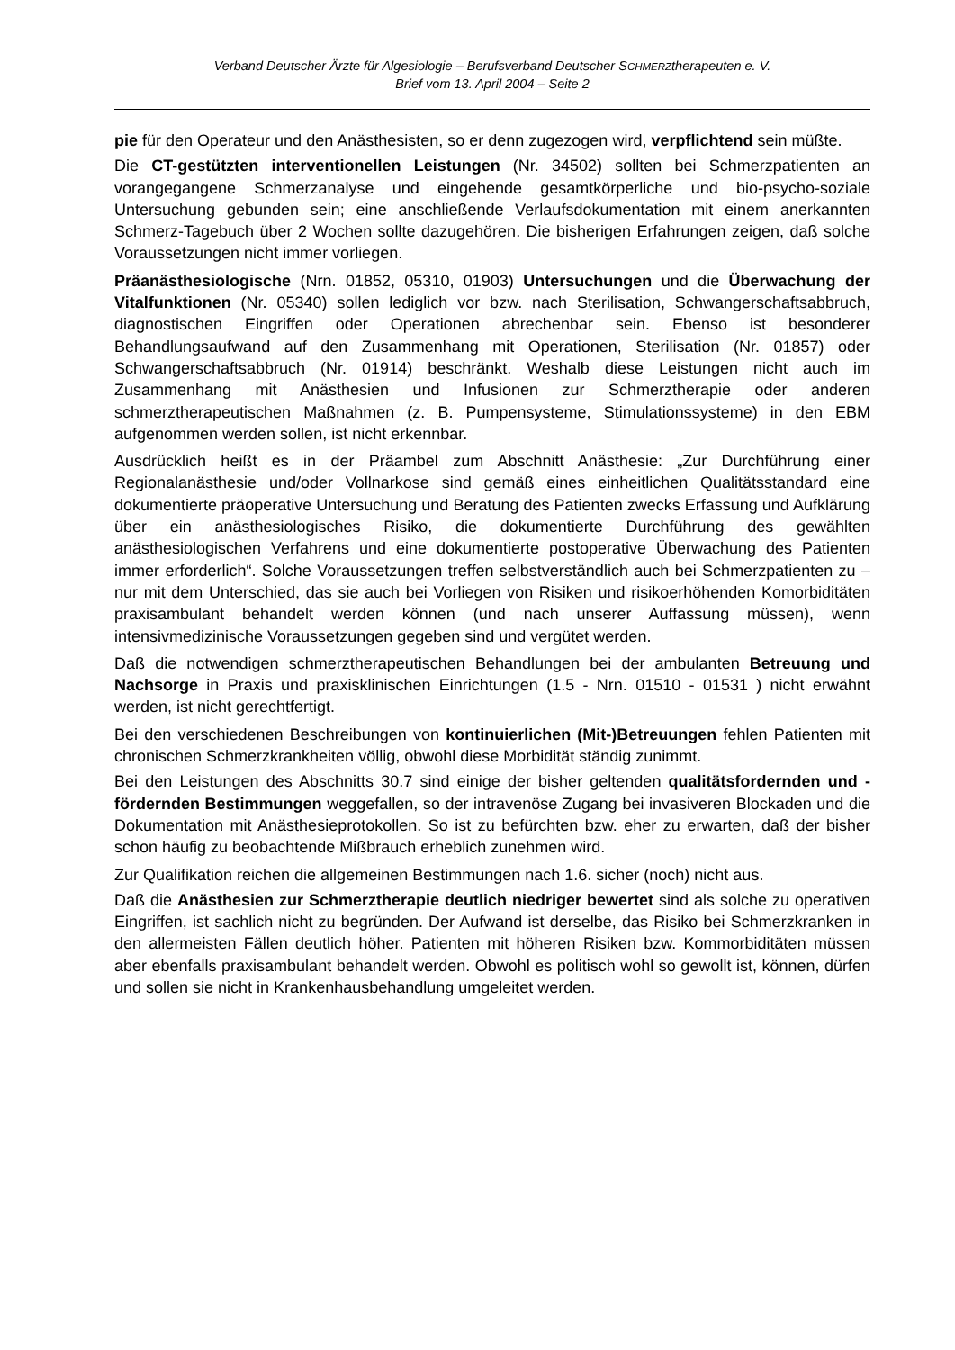Verband Deutscher Ärzte für Algesiologie – Berufsverband Deutscher SCHMERZtherapeuten e. V.
Brief vom 13. April 2004 – Seite 2
pie für den Operateur und den Anästhesisten, so er denn zugezogen wird, verpflichtend sein müßte.
Die CT-gestützten interventionellen Leistungen (Nr. 34502) sollten bei Schmerzpatienten an vorangegangene Schmerzanalyse und eingehende gesamtkörperliche und bio-psycho-soziale Untersuchung gebunden sein; eine anschließende Verlaufsdokumentation mit einem anerkannten Schmerz-Tagebuch über 2 Wochen sollte dazugehören. Die bisherigen Erfahrungen zeigen, daß solche Voraussetzungen nicht immer vorliegen.
Präanästhesiologische (Nrn. 01852, 05310, 01903) Untersuchungen und die Überwachung der Vitalfunktionen (Nr. 05340) sollen lediglich vor bzw. nach Sterilisation, Schwangerschaftsabbruch, diagnostischen Eingriffen oder Operationen abrechenbar sein. Ebenso ist besonderer Behandlungsaufwand auf den Zusammenhang mit Operationen, Sterilisation (Nr. 01857) oder Schwangerschaftsabbruch (Nr. 01914) beschränkt. Weshalb diese Leistungen nicht auch im Zusammenhang mit Anästhesien und Infusionen zur Schmerztherapie oder anderen schmerztherapeutischen Maßnahmen (z. B. Pumpensysteme, Stimulationssysteme) in den EBM aufgenommen werden sollen, ist nicht erkennbar.
Ausdrücklich heißt es in der Präambel zum Abschnitt Anästhesie: „Zur Durchführung einer Regionalanästhesie und/oder Vollnarkose sind gemäß eines einheitlichen Qualitätsstandard eine dokumentierte präoperative Untersuchung und Beratung des Patienten zwecks Erfassung und Aufklärung über ein anästhesiologisches Risiko, die dokumentierte Durchführung des gewählten anästhesiologischen Verfahrens und eine dokumentierte postoperative Überwachung des Patienten immer erforderlich“. Solche Voraussetzungen treffen selbstverständlich auch bei Schmerzpatienten zu – nur mit dem Unterschied, das sie auch bei Vorliegen von Risiken und risikoerhöhenden Komorbiditäten praxisambulant behandelt werden können (und nach unserer Auffassung müssen), wenn intensivmedizinische Voraussetzungen gegeben sind und vergütet werden.
Daß die notwendigen schmerztherapeutischen Behandlungen bei der ambulanten Betreuung und Nachsorge in Praxis und praxisklinischen Einrichtungen (1.5 - Nrn. 01510 - 01531 ) nicht erwähnt werden, ist nicht gerechtfertigt.
Bei den verschiedenen Beschreibungen von kontinuierlichen (Mit-)Betreuungen fehlen Patienten mit chronischen Schmerzkrankheiten völlig, obwohl diese Morbidität ständig zunimmt.
Bei den Leistungen des Abschnitts 30.7 sind einige der bisher geltenden qualitätsfordernden und -fördernden Bestimmungen weggefallen, so der intravenöse Zugang bei invasiveren Blockaden und die Dokumentation mit Anästhesieprotokollen. So ist zu befürchten bzw. eher zu erwarten, daß der bisher schon häufig zu beobachtende Mißbrauch erheblich zunehmen wird.
Zur Qualifikation reichen die allgemeinen Bestimmungen nach 1.6. sicher (noch) nicht aus.
Daß die Anästhesien zur Schmerztherapie deutlich niedriger bewertet sind als solche zu operativen Eingriffen, ist sachlich nicht zu begründen. Der Aufwand ist derselbe, das Risiko bei Schmerzkranken in den allermeisten Fällen deutlich höher. Patienten mit höheren Risiken bzw. Kommorbiditäten müssen aber ebenfalls praxisambulant behandelt werden. Obwohl es politisch wohl so gewollt ist, können, dürfen und sollen sie nicht in Krankenhausbehandlung umgeleitet werden.